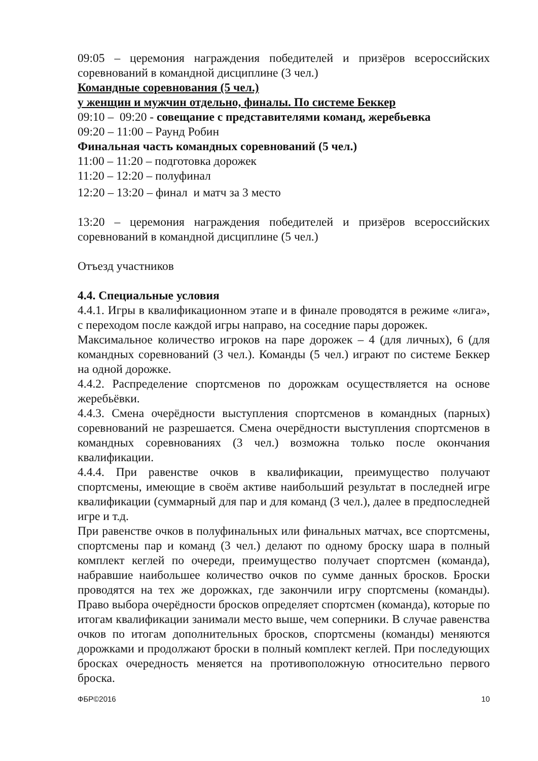09:05 – церемония награждения победителей и призёров всероссийских соревнований в командной дисциплине (3 чел.)
Командные соревнования (5 чел.)
у женщин и мужчин отдельно, финалы. По системе Беккер
09:10 – 09:20 - совещание с представителями команд, жеребьевка
09:20 – 11:00 – Раунд Робин
Финальная часть командных соревнований (5 чел.)
11:00 – 11:20 – подготовка дорожек
11:20 – 12:20 – полуфинал
12:20 – 13:20 – финал и матч за 3 место
13:20 – церемония награждения победителей и призёров всероссийских соревнований в командной дисциплине (5 чел.)
Отъезд участников
4.4. Специальные условия
4.4.1. Игры в квалификационном этапе и в финале проводятся в режиме «лига», с переходом после каждой игры направо, на соседние пары дорожек.
Максимальное количество игроков на паре дорожек – 4 (для личных), 6 (для командных соревнований (3 чел.). Команды (5 чел.) играют по системе Беккер на одной дорожке.
4.4.2. Распределение спортсменов по дорожкам осуществляется на основе жеребьёвки.
4.4.3. Смена очерёдности выступления спортсменов в командных (парных) соревнований не разрешается. Смена очерёдности выступления спортсменов в командных соревнованиях (3 чел.) возможна только после окончания квалификации.
4.4.4. При равенстве очков в квалификации, преимущество получают спортсмены, имеющие в своём активе наибольший результат в последней игре квалификации (суммарный для пар и для команд (3 чел.), далее в предпоследней игре и т.д.
При равенстве очков в полуфинальных или финальных матчах, все спортсмены, спортсмены пар и команд (3 чел.) делают по одному броску шара в полный комплект кеглей по очереди, преимущество получает спортсмен (команда), набравшие наибольшее количество очков по сумме данных бросков. Броски проводятся на тех же дорожках, где закончили игру спортсмены (команды). Право выбора очерёдности бросков определяет спортсмен (команда), которые по итогам квалификации занимали место выше, чем соперники. В случае равенства очков по итогам дополнительных бросков, спортсмены (команды) меняются дорожками и продолжают броски в полный комплект кеглей. При последующих бросках очередность меняется на противоположную относительно первого броска.
ФБР©2016 10